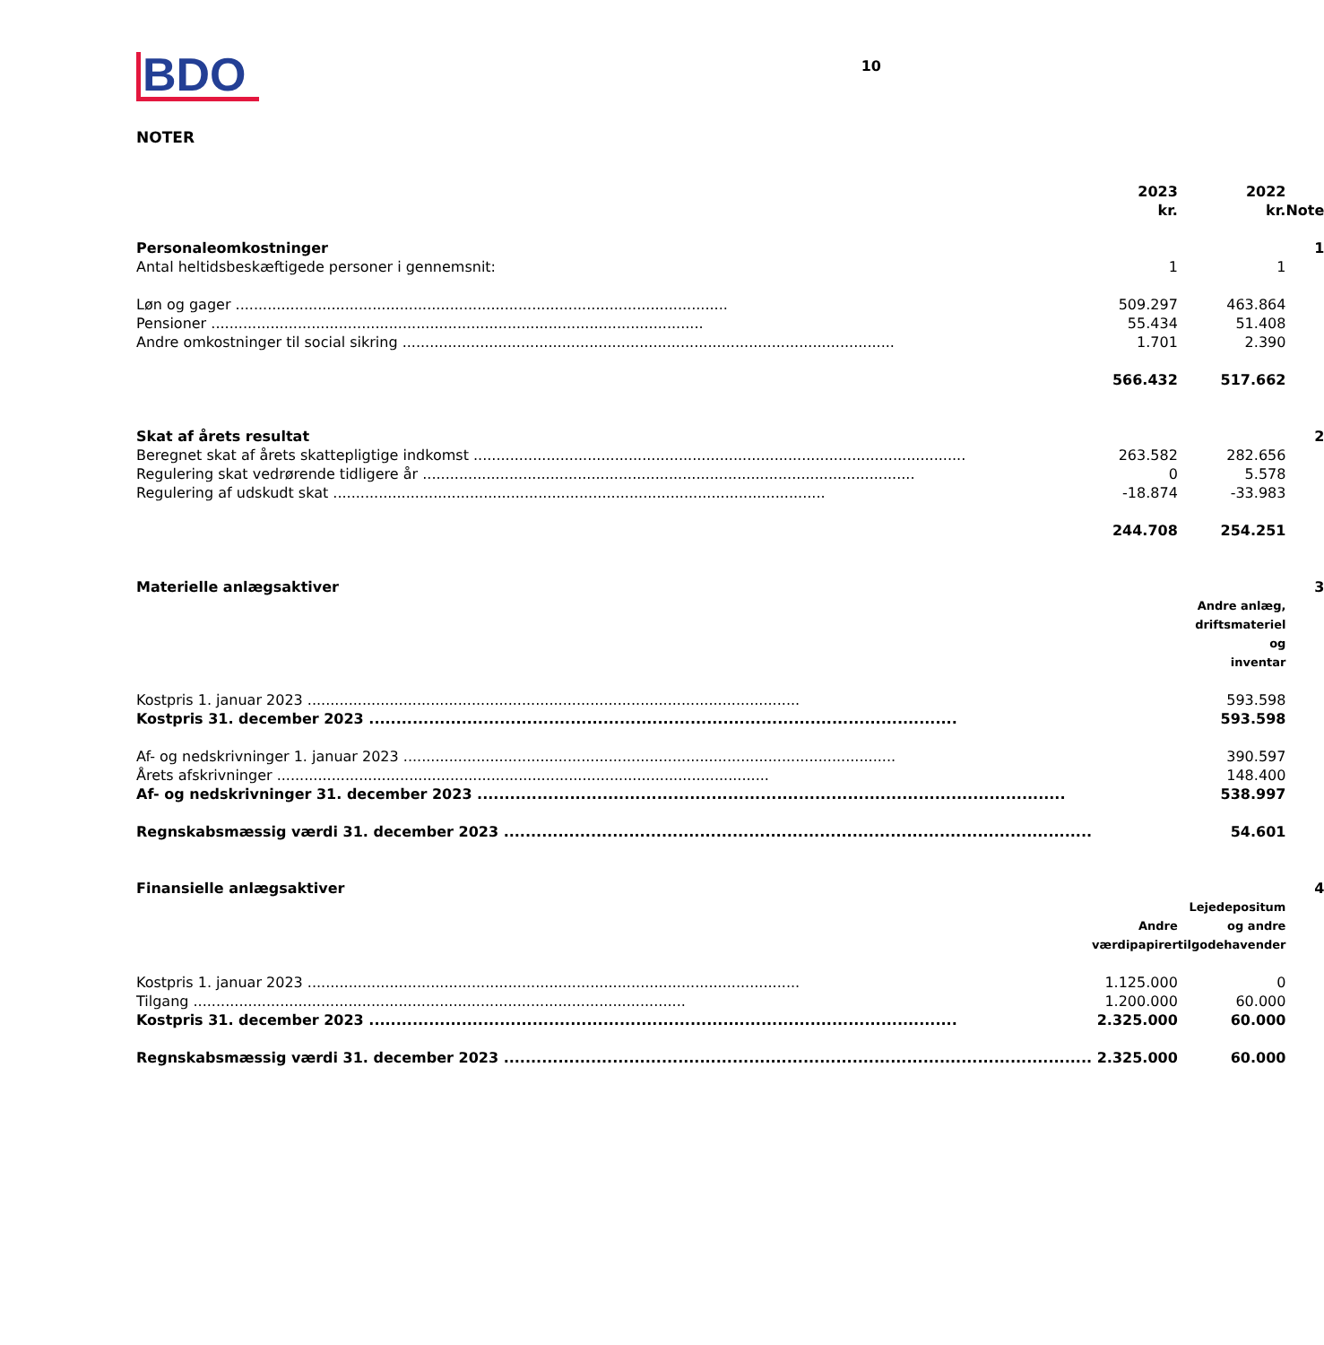BDO
10
NOTER
| | 2023 kr. | 2022 kr. | Note |
| --- | --- | --- | --- |
| Personaleomkostninger | | | 1 |
| Antal heltidsbeskæftigede personer i gennemsnit: | 1 | 1 | |
| Løn og gager | 509.297 | 463.864 | |
| Pensioner | 55.434 | 51.408 | |
| Andre omkostninger til social sikring | 1.701 | 2.390 | |
| | 566.432 | 517.662 | |
| Skat af årets resultat | | | 2 |
| Beregnet skat af årets skattepligtige indkomst | 263.582 | 282.656 | |
| Regulering skat vedrørende tidligere år | 0 | 5.578 | |
| Regulering af udskudt skat | -18.874 | -33.983 | |
| | 244.708 | 254.251 | |
| Materielle anlægsaktiver | | | 3 |
| | | Andre anlæg, driftsmateriel og inventar | |
| Kostpris 1. januar 2023 | | 593.598 | |
| Kostpris 31. december 2023 | | 593.598 | |
| Af- og nedskrivninger 1. januar 2023 | | 390.597 | |
| Årets afskrivninger | | 148.400 | |
| Af- og nedskrivninger 31. december 2023 | | 538.997 | |
| Regnskabsmæssig værdi 31. december 2023 | | 54.601 | |
| Finansielle anlægsaktiver | | | 4 |
| | Andre værdipapirer | Lejedepositum og andre tilgodehavender | |
| Kostpris 1. januar 2023 | 1.125.000 | 0 | |
| Tilgang | 1.200.000 | 60.000 | |
| Kostpris 31. december 2023 | 2.325.000 | 60.000 | |
| Regnskabsmæssig værdi 31. december 2023 | 2.325.000 | 60.000 | |